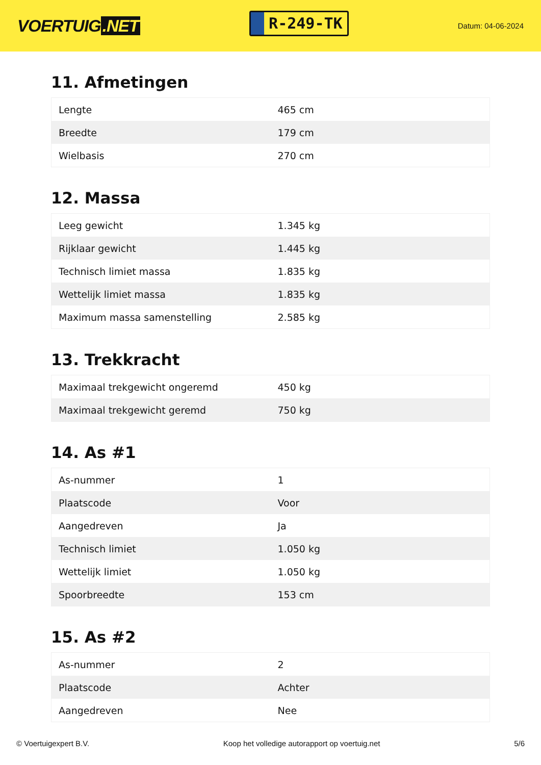VOERTUIG.NET
R-249-TK
Datum: 04-06-2024
11. Afmetingen
| Lengte | 465 cm |
| Breedte | 179 cm |
| Wielbasis | 270 cm |
12. Massa
| Leeg gewicht | 1.345 kg |
| Rijklaar gewicht | 1.445 kg |
| Technisch limiet massa | 1.835 kg |
| Wettelijk limiet massa | 1.835 kg |
| Maximum massa samenstelling | 2.585 kg |
13. Trekkracht
| Maximaal trekgewicht ongeremd | 450 kg |
| Maximaal trekgewicht geremd | 750 kg |
14. As #1
| As-nummer | 1 |
| Plaatscode | Voor |
| Aangedreven | Ja |
| Technisch limiet | 1.050 kg |
| Wettelijk limiet | 1.050 kg |
| Spoorbreedte | 153 cm |
15. As #2
| As-nummer | 2 |
| Plaatscode | Achter |
| Aangedreven | Nee |
© Voertuigexpert B.V. Koop het volledige autorapport op voertuig.net 5/6